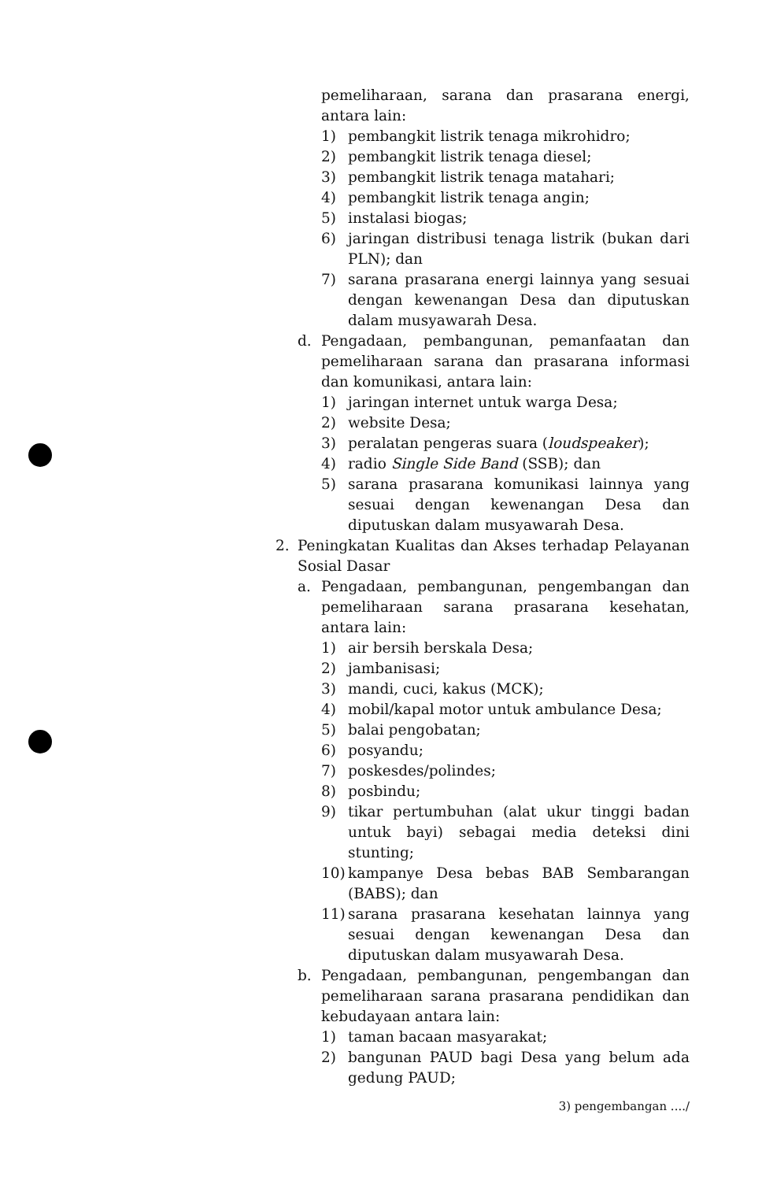pemeliharaan, sarana dan prasarana energi, antara lain:
1) pembangkit listrik tenaga mikrohidro;
2) pembangkit listrik tenaga diesel;
3) pembangkit listrik tenaga matahari;
4) pembangkit listrik tenaga angin;
5) instalasi biogas;
6) jaringan distribusi tenaga listrik (bukan dari PLN); dan
7) sarana prasarana energi lainnya yang sesuai dengan kewenangan Desa dan diputuskan dalam musyawarah Desa.
d. Pengadaan, pembangunan, pemanfaatan dan pemeliharaan sarana dan prasarana informasi dan komunikasi, antara lain:
1) jaringan internet untuk warga Desa;
2) website Desa;
3) peralatan pengeras suara (loudspeaker);
4) radio Single Side Band (SSB); dan
5) sarana prasarana komunikasi lainnya yang sesuai dengan kewenangan Desa dan diputuskan dalam musyawarah Desa.
2. Peningkatan Kualitas dan Akses terhadap Pelayanan Sosial Dasar
a. Pengadaan, pembangunan, pengembangan dan pemeliharaan sarana prasarana kesehatan, antara lain:
1) air bersih berskala Desa;
2) jambanisasi;
3) mandi, cuci, kakus (MCK);
4) mobil/kapal motor untuk ambulance Desa;
5) balai pengobatan;
6) posyandu;
7) poskesdes/polindes;
8) posbindu;
9) tikar pertumbuhan (alat ukur tinggi badan untuk bayi) sebagai media deteksi dini stunting;
10) kampanye Desa bebas BAB Sembarangan (BABS); dan
11) sarana prasarana kesehatan lainnya yang sesuai dengan kewenangan Desa dan diputuskan dalam musyawarah Desa.
b. Pengadaan, pembangunan, pengembangan dan pemeliharaan sarana prasarana pendidikan dan kebudayaan antara lain:
1) taman bacaan masyarakat;
2) bangunan PAUD bagi Desa yang belum ada gedung PAUD;
3) pengembangan ..../